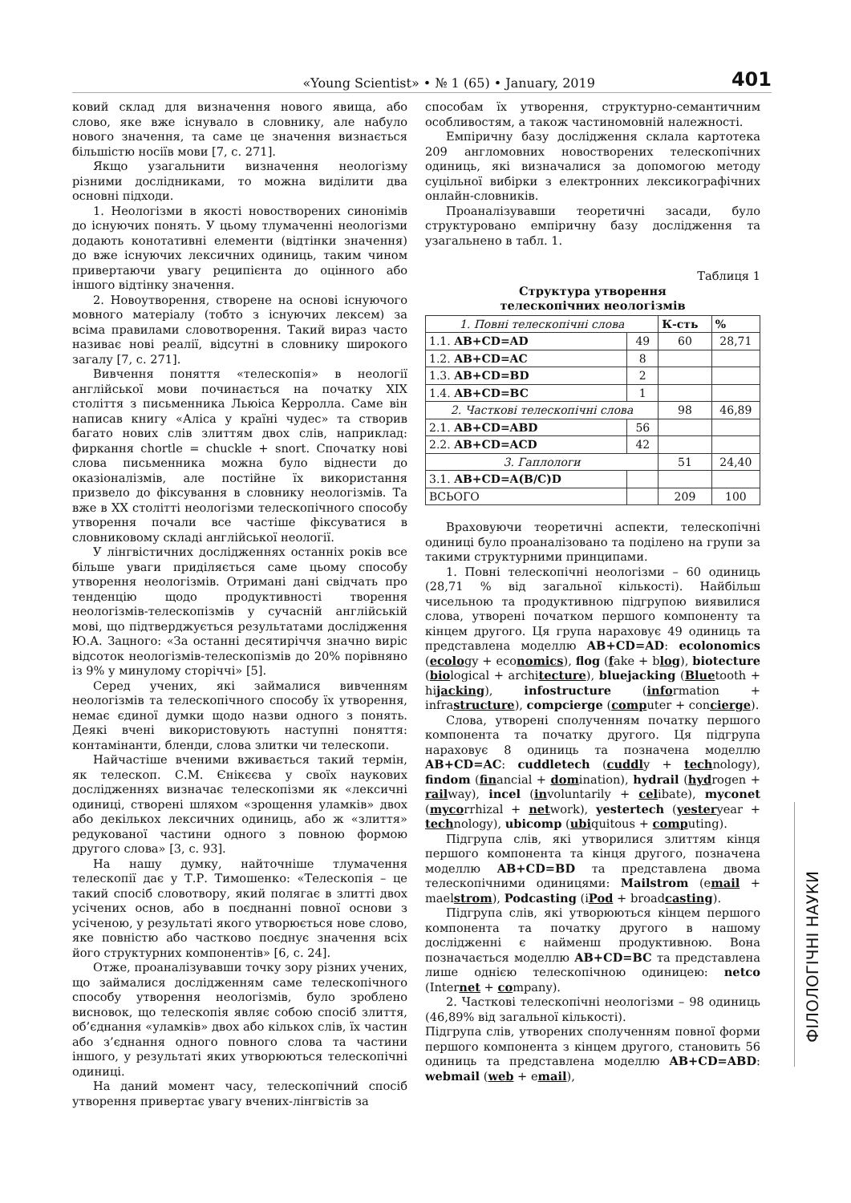«Young Scientist» • № 1 (65) • January, 2019 401
ковий склад для визначення нового явища, або слово, яке вже існувало в словнику, але набуло нового значення, та саме це значення визнається більшістю носіїв мови [7, с. 271].
Якщо узагальнити визначення неологізму різними дослідниками, то можна виділити два основні підходи.
1. Неологізми в якості новостворених синонімів до існуючих понять. У цьому тлумаченні неологізми додають конотативні елементи (відтінки значення) до вже існуючих лексичних одиниць, таким чином привертаючи увагу реципієнта до оцінного або іншого відтінку значення.
2. Новоутворення, створене на основі існуючого мовного матеріалу (тобто з існуючих лексем) за всіма правилами словотворення. Такий вираз часто називає нові реалії, відсутні в словнику широкого загалу [7, с. 271].
Вивчення поняття «телескопія» в неології англійської мови починається на початку XIX століття з письменника Льюіса Керролла. Саме він написав книгу «Аліса у країні чудес» та створив багато нових слів злиттям двох слів, наприклад: фиркання chortle = chuckle + snort. Спочатку нові слова письменника можна було віднести до оказіоналізмів, але постійне їх використання призвело до фіксування в словнику неологізмів. Та вже в XX столітті неологізми телескопічного способу утворення почали все частіше фіксуватися в словниковому складі англійської неології.
У лінгвістичних дослідженнях останніх років все більше уваги приділяється саме цьому способу утворення неологізмів. Отримані дані свідчать про тенденцію щодо продуктивності творення неологізмів-телескопізмів у сучасній англійській мові, що підтверджується результатами дослідження Ю.А. Зацного: «За останні десятиріччя значно виріс відсоток неологізмів-телескопізмів до 20% порівняно із 9% у минулому сторіччі» [5].
Серед учених, які займалися вивченням неологізмів та телескопічного способу їх утворення, немає єдиної думки щодо назви одного з понять. Деякі вчені використовують наступні поняття: контамінанти, бленди, слова злитки чи телескопи.
Найчастіше вченими вживається такий термін, як телескоп. С.М. Єнікєєва у своїх наукових дослідженнях визначає телескопізми як «лексичні одиниці, створені шляхом «зрощення уламків» двох або декількох лексичних одиниць, або ж «злиття» редукованої частини одного з повною формою другого слова» [3, с. 93].
На нашу думку, найточніше тлумачення телескопії дає у Т.Р. Тимошенко: «Телескопія – це такий спосіб словотвору, який полягає в злитті двох усічених основ, або в поєднанні повної основи з усіченою, у результаті якого утворюється нове слово, яке повністю або частково поєднує значення всіх його структурних компонентів» [6, с. 24].
Отже, проаналізувавши точку зору різних учених, що займалися дослідженням саме телескопічного способу утворення неологізмів, було зроблено висновок, що телескопія являє собою спосіб злиття, об’єднання «уламків» двох або кількох слів, їх частин або з’єднання одного повного слова та частини іншого, у результаті яких утворюються телескопічні одиниці.
На даний момент часу, телескопічний спосіб утворення привертає увагу вчених-лінгвістів за
способам їх утворення, структурно-семантичним особливостям, а також частиномовній належності.
Емпіричну базу дослідження склала картотека 209 англомовних новостворених телескопічних одиниць, які визначалися за допомогою методу суцільної вибірки з електронних лексикографічних онлайн-словників.
Проаналізувавши теоретичні засади, було структуровано емпіричну базу дослідження та узагальнено в табл. 1.
Таблиця 1
Структура утворення
телескопічних неологізмів
| 1. Повні телескопічні слова | | К-сть | % |
| 1.1. AB+CD=AD | 49 | 60 | 28,71 |
| 1.2. AB+CD=AC | 8 | | |
| 1.3. AB+CD=BD | 2 | | |
| 1.4. AB+CD=BC | 1 | | |
| 2. Часткові телескопічні слова | | 98 | 46,89 |
| 2.1. AB+CD=ABD | 56 | | |
| 2.2. AB+CD=ACD | 42 | | |
| 3. Гаплологи | | 51 | 24,40 |
| 3.1. AB+CD=A(B/C)D | | | |
| ВСЬОГО | | 209 | 100 |
Враховуючи теоретичні аспекти, телескопічні одиниці було проаналізовано та поділено на групи за такими структурними принципами.
1. Повні телескопічні неологізми – 60 одиниць (28,71 % від загальної кількості). Найбільш чисельною та продуктивною підгрупою виявилися слова, утворені початком першого компоненту та кінцем другого. Ця група нараховує 49 одиниць та представлена моделлю AB+CD=AD: ecolonomics (ecology + economics), flog (fake + blog), biotecture (biological + architecture), bluejacking (Bluetooth + hijacking), infostructure (information + infrastructure), compcierge (computer + concierge).
Слова, утворені сполученням початку першого компонента та початку другого. Ця підгрупа нараховує 8 одиниць та позначена моделлю AB+CD=AC: cuddletech (cuddly + technology), findom (financial + domination), hydrail (hydrogen + railway), incel (involuntarily + celibate), myconet (mycorrhizal + network), yestertech (yesteryear + technology), ubicomp (ubiquitous + computing).
Підгрупа слів, які утворилися злиттям кінця першого компонента та кінця другого, позначена моделлю AB+CD=BD та представлена двома телескопічними одиницями: Mailstrom (email + maelstrom), Podcasting (iPod + broadcasting).
Підгрупа слів, які утворюються кінцем першого компонента та початку другого в нашому дослідженні є найменш продуктивною. Вона позначається моделлю AB+CD=BC та представлена лише однією телескопічною одиницею: netco (Internet + company).
2. Часткові телескопічні неологізми – 98 одиниць (46,89% від загальної кількості).
Підгрупа слів, утворених сполученням повної форми першого компонента з кінцем другого, становить 56 одиниць та представлена моделлю AB+CD=ABD: webmail (web + email),
ФІЛОЛОГІЧНІ НАУКИ